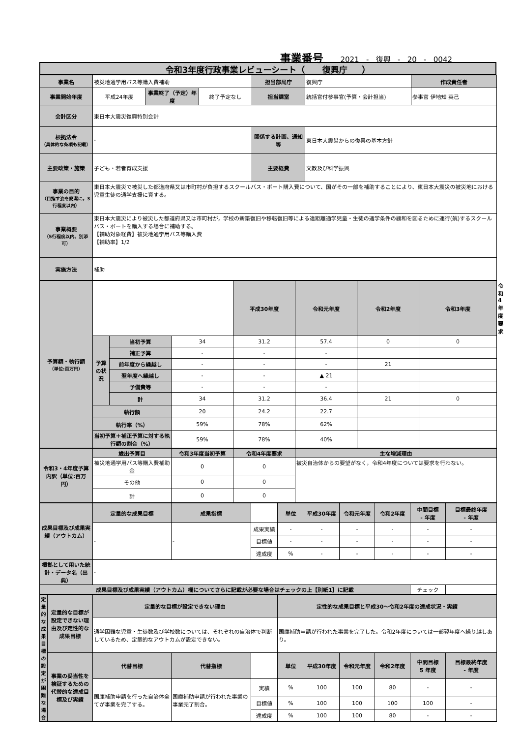事業番号 2021 - 復興 - 20 - 0042
令和3年度行政事業レビューシート（ 復興庁 ）
| 事業名 | 被災地通学用バス等購入費補助 | | | 担当部局庁 | 復興庁 | 作成責任者 |
| 事業開始年度 | 平成24年度 | 事業終了（予定）年度 | 終了予定なし | 担当課室 | 統括官付参事官(予算・会計担当) | 参事官 伊地知 英己 |
| 会計区分 | 東日本大震災復興特別会計 | | | | | |
| 根拠法令 （具体的な条項も記載） | - | | | 関係する計画、通知等 | 東日本大震災からの復興の基本方針 | |
| 主要政策・施策 | 子ども・若者育成支援 | | | 主要経費 | 文教及び科学振興 | |
| 事業の目的 （目指す姿を簡潔に。3行程度以内） | 東日本大震災で被災した都道府県又は市町村が負担するスクールバス・ボート購入費について、国がその一部を補助することにより、東日本大震災の被災地における児童生徒の通学支援に資する。 | | | | | |
| 事業概要 （5行程度以内。別添可） | 東日本大震災により被災した都道府県又は市町村が，学校の新築復旧や移転復旧等による遠距離通学児童・生徒の通学条件の緩和を図るために運行(航)するスクールバス・ボートを購入する場合に補助する。 【補助対象経費】被災地通学用バス等購入費 【補助率】1/2 | | | | | |
| 実施方法 | 補助 | | | | | |
| 予算額・執行額 （単位:百万円） | | | | 平成30年度 | 令和元年度 | 令和2年度 | 令和3年度 | 令和4年度要求 |
| | 予算の状況 | 当初予算 | 34 | 31.2 | 57.4 | 0 | 0 | |
| | | 補正予算 | - | - | - | | | |
| | | 前年度から繰越し | - | - | - | 21 | | |
| | | 翌年度へ繰越し | - | - | ▲ 21 | | | |
| | | 予備費等 | - | - | - | | | |
| | | 計 | 34 | 31.2 | 36.4 | 21 | 0 | |
| | 執行額 | | 20 | 24.2 | 22.7 | | | |
| | 執行率（%） | | 59% | 78% | 62% | | | |
| | 当初予算＋補正予算に対する執行額の割合（%） | | 59% | 78% | 40% | | | |
| 令和3・4年度予算内訳（単位:百万円） | 歳出予算目 | 令和3年度当初予算 | 令和4年度要求 | 主な増減理由 |
| --- | --- | --- | --- | --- |
| | 被災地通学用バス等購入費補助金 | 0 | 0 | 被災自治体からの要望がなく，令和4年度については要求を行わない。 |
| | その他 | 0 | 0 | |
| | 計 | 0 | 0 | |
| 成果目標及び成果実績（アウトカム） | 定量的な成果目標 | 成果指標 | | 単位 | 平成30年度 | 令和元年度 | 令和2年度 | 中間目標 - 年度 | 目標最終年度 - 年度 |
| | - | - | 成果実績 | - | - | - | - | - | - |
| | | | 目標値 | - | - | - | - | - | - |
| | | | 達成度 | % | - | - | - | - | - |
| 根拠として用いた統計・データ名（出典） | - | | | | | | | | |
| 成果目標及び成果実績（アウトカム）欄についてさらに記載が必要な場合はチェックの上【別紙1】に記載 | | | | | | | | チェック | |
| 定量的な成果目標の設定が困難な場合 | 定量的な目標が設定できない理由及び定性的な成果目標 | 定量的な目標が設定できない理由 | | | 定性的な成果目標と平成30～令和2年度の達成状況・実績 | | | | | |
| --- | --- | --- | --- | --- | --- | --- | --- | --- | --- | --- |
| | | 通学困難な児童・生徒数及び学校数については、それぞれの自治体で判断しているため、定量的なアウトカムが設定できない。 | | | 国庫補助申請が行われた事業を完了した。令和2年度については一部翌年度へ繰り越しあり。 | | | | | |
| | 事業の妥当性を検証するための代替的な達成目標及び実績 | 代替目標 | 代替指標 | | 単位 | 平成30年度 | 令和元年度 | 令和2年度 | 中間目標 5 年度 | 目標最終年度 - 年度 |
| | | 国庫補助申請を行った自治体全てが事業を完了する。 | 国庫補助申請が行われた事業の事業完了割合。 | 実績 | % | 100 | 100 | 80 | - | - |
| | | | | 目標値 | % | 100 | 100 | 100 | 100 | - |
| | | | | 達成度 | % | 100 | 100 | 80 | - | - |